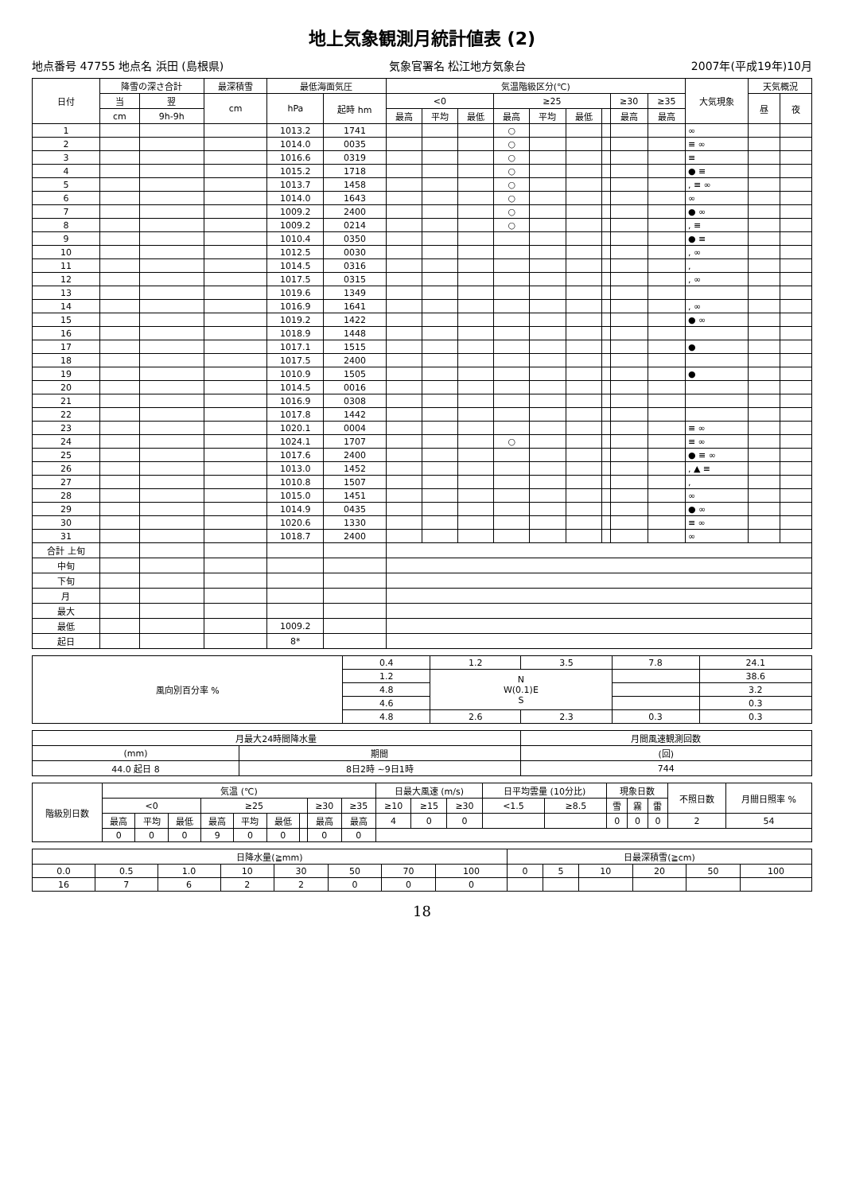地上気象観測月統計値表 (2)
地点番号 47755 地点名 浜田 (島根県) 気象官署名 松江地方気象台 2007年(平成19年)10月
| 日付 | 降雪の深さ合計 | | 最深積雪 | 最低海面気圧 | | 気温階級区分(℃) | | | | | | | | | 大気現象 | 天気概況 | |
| --- | --- | --- | --- | --- | --- | --- | --- | --- | --- | --- | --- | --- | --- | --- | --- | --- | --- |
| | 当 | 翌 | cm | hPa | 起時 hm | <0 | | | ≥25 | | | | ≥30 | ≥35 | | 昼 | 夜 |
| | cm | 9h-9h | | | | 最高 | 平均 | 最低 | 最高 | 平均 | 最低 | | 最高 | 最高 | | | |
| 1 | | | | 1013.2 | 1741 | | | | ○ | | | | | | ∞ | | |
| 2 | | | | 1014.0 | 0035 | | | | ○ | | | | | | ≡ ∞ | | |
| 3 | | | | 1016.6 | 0319 | | | | ○ | | | | | | ≡ | | |
| 4 | | | | 1015.2 | 1718 | | | | ○ | | | | | | ● ≡ | | |
| 5 | | | | 1013.7 | 1458 | | | | ○ | | | | | | , ≡ ∞ | | |
| 6 | | | | 1014.0 | 1643 | | | | ○ | | | | | | ∞ | | |
| 7 | | | | 1009.2 | 2400 | | | | ○ | | | | | | ● ∞ | | |
| 8 | | | | 1009.2 | 0214 | | | | ○ | | | | | | , ≡ | | |
| 9 | | | | 1010.4 | 0350 | | | | | | | | | | ● ≡ | | |
| 10 | | | | 1012.5 | 0030 | | | | | | | | | | , ∞ | | |
| 11 | | | | 1014.5 | 0316 | | | | | | | | | | , | | |
| 12 | | | | 1017.5 | 0315 | | | | | | | | | | , ∞ | | |
| 13 | | | | 1019.6 | 1349 | | | | | | | | | | | | |
| 14 | | | | 1016.9 | 1641 | | | | | | | | | | , ∞ | | |
| 15 | | | | 1019.2 | 1422 | | | | | | | | | | ● ∞ | | |
| 16 | | | | 1018.9 | 1448 | | | | | | | | | | | | |
| 17 | | | | 1017.1 | 1515 | | | | | | | | | | ● | | |
| 18 | | | | 1017.5 | 2400 | | | | | | | | | | | | |
| 19 | | | | 1010.9 | 1505 | | | | | | | | | | ● | | |
| 20 | | | | 1014.5 | 0016 | | | | | | | | | | | | |
| 21 | | | | 1016.9 | 0308 | | | | | | | | | | | | |
| 22 | | | | 1017.8 | 1442 | | | | | | | | | | | | |
| 23 | | | | 1020.1 | 0004 | | | | | | | | | | ≡ ∞ | | |
| 24 | | | | 1024.1 | 1707 | | | | ○ | | | | | | ≡ ∞ | | |
| 25 | | | | 1017.6 | 2400 | | | | | | | | | | ● ≡ ∞ | | |
| 26 | | | | 1013.0 | 1452 | | | | | | | | | | , ▲ ≡ | | |
| 27 | | | | 1010.8 | 1507 | | | | | | | | | | , | | |
| 28 | | | | 1015.0 | 1451 | | | | | | | | | | ∞ | | |
| 29 | | | | 1014.9 | 0435 | | | | | | | | | | ● ∞ | | |
| 30 | | | | 1020.6 | 1330 | | | | | | | | | | ≡ ∞ | | |
| 31 | | | | 1018.7 | 2400 | | | | | | | | | | ∞ | | |
| 合計 上旬 | | | | | | | | | | | | | | | | | |
| 中旬 | | | | | | | | | | | | | | | | | |
| 下旬 | | | | | | | | | | | | | | | | | |
| 月 | | | | | | | | | | | | | | | | | |
| 最大 | | | | | | | | | | | | | | | | | |
| 最低 | | | | 1009.2 | | | | | | | | | | | | | |
| 起日 | | | | 8* | | | | | | | | | | | | | |
| 風向別百分率 % | 0.4 | 1.2 | 3.5 | 7.8 | 24.1 |
| | 1.2 | N W(0.1)E S | | | 38.6 |
| | 4.8 | | | | 3.2 |
| | 4.6 | | | | 0.3 |
| | 4.8 | 2.6 | 2.3 | 0.3 | 0.3 |
| 月最大24時間降水量 | | 月間風速観測回数 |
| --- | --- | --- |
| (mm) | 期間 | (回) |
| 44.0 起日 8 | 8日2時 ~9日1時 | 744 |
| 階級別日数 | 気温 (℃) | | | | | | | | | 日最大風速 (m/s) | | | 日平均雲量 (10分比) | | 現象日数 | | | 不照日数 | 月間日照率 % |
| --- | --- | --- | --- | --- | --- | --- | --- | --- | --- | --- | --- | --- | --- | --- | --- | --- | --- | --- | --- |
| | <0 | | | ≥25 | | | | ≥30 | ≥35 | ≥10 | ≥15 | ≥30 | <1.5 | ≥8.5 | 雪 | 霧 | 雷 | | |
| | 最高 | 平均 | 最低 | 最高 | 平均 | 最低 | | 最高 | 最高 | 4 | 0 | 0 | | | 0 | 0 | 0 | 2 | 54 |
| | 0 | 0 | 0 | 9 | 0 | 0 | | 0 | 0 | | | | | | | | | | |
| 日降水量(≧mm) | | | | | | | | 日最深積雪(≧cm) | | | | | |
| --- | --- | --- | --- | --- | --- | --- | --- | --- | --- | --- | --- | --- | --- |
| 0.0 | 0.5 | 1.0 | 10 | 30 | 50 | 70 | 100 | 0 | 5 | 10 | 20 | 50 | 100 |
| 16 | 7 | 6 | 2 | 2 | 0 | 0 | 0 | | | | | | |
18